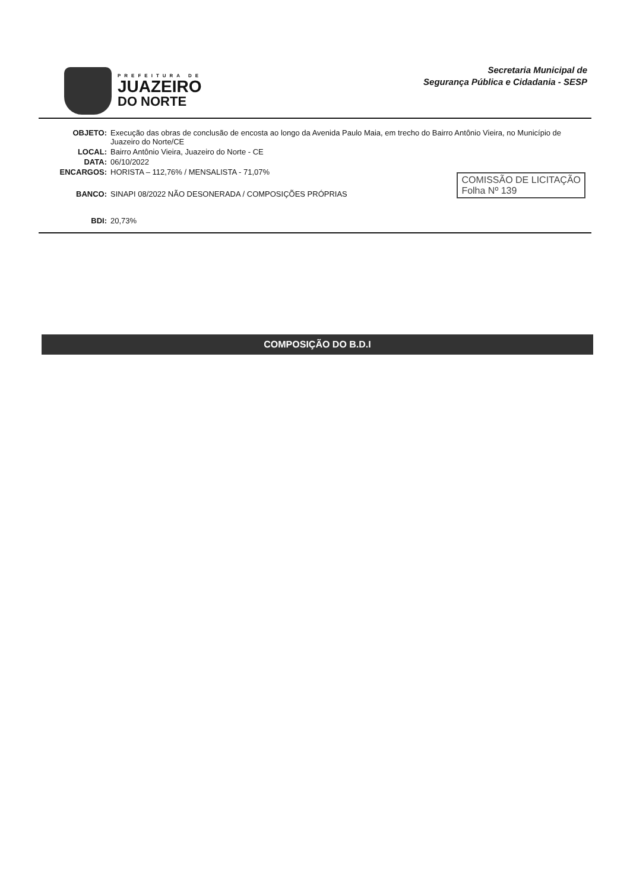PREFEITURA DE
JUAZEIRO
DO NORTE
Secretaria Municipal de
Segurança Pública e Cidadania - SESP
OBJETO: Execução das obras de conclusão de encosta ao longo da Avenida Paulo Maia, em trecho do Bairro Antônio Vieira, no Município de Juazeiro do Norte/CE
LOCAL: Bairro Antônio Vieira, Juazeiro do Norte - CE
DATA: 06/10/2022
ENCARGOS: HORISTA – 112,76% / MENSALISTA - 71,07%
BANCO: SINAPI 08/2022 NÃO DESONERADA / COMPOSIÇÕES PRÓPRIAS
BDI: 20,73%
COMISSÃO DE LICITAÇÃO
Folha Nº 139
COMPOSIÇÃO DO B.D.I